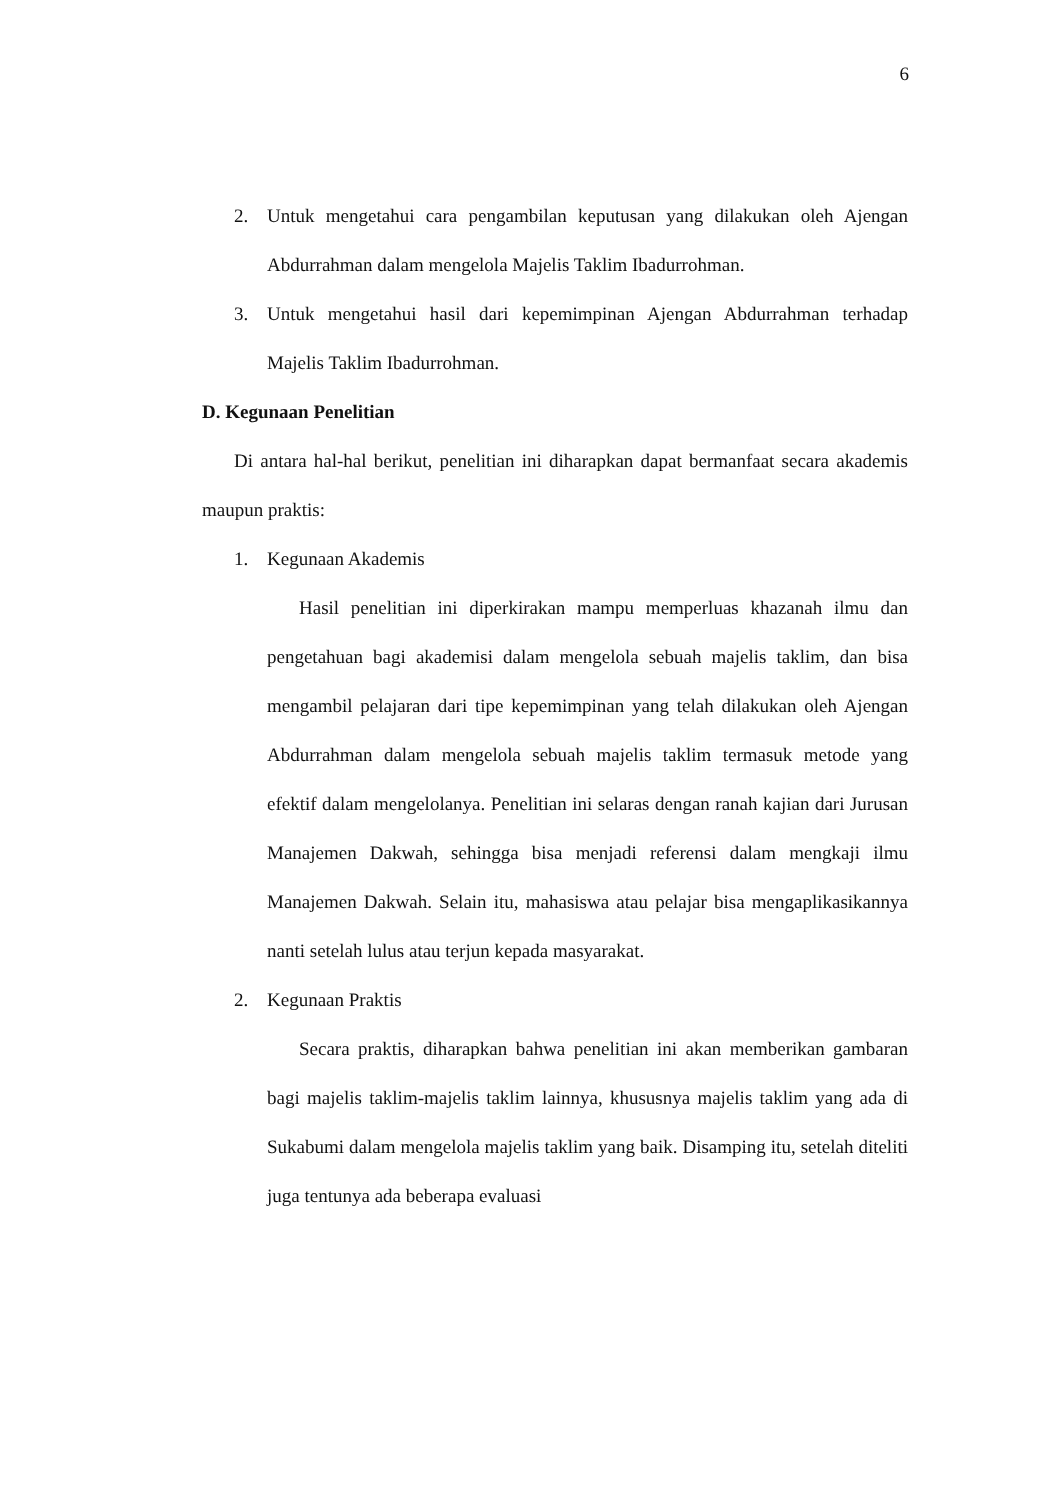6
2. Untuk mengetahui cara pengambilan keputusan yang dilakukan oleh Ajengan Abdurrahman dalam mengelola Majelis Taklim Ibadurrohman.
3. Untuk mengetahui hasil dari kepemimpinan Ajengan Abdurrahman terhadap Majelis Taklim Ibadurrohman.
D. Kegunaan Penelitian
Di antara hal-hal berikut, penelitian ini diharapkan dapat bermanfaat secara akademis maupun praktis:
1. Kegunaan Akademis
Hasil penelitian ini diperkirakan mampu memperluas khazanah ilmu dan pengetahuan bagi akademisi dalam mengelola sebuah majelis taklim, dan bisa mengambil pelajaran dari tipe kepemimpinan yang telah dilakukan oleh Ajengan Abdurrahman dalam mengelola sebuah majelis taklim termasuk metode yang efektif dalam mengelolanya. Penelitian ini selaras dengan ranah kajian dari Jurusan Manajemen Dakwah, sehingga bisa menjadi referensi dalam mengkaji ilmu Manajemen Dakwah. Selain itu, mahasiswa atau pelajar bisa mengaplikasikannya nanti setelah lulus atau terjun kepada masyarakat.
2. Kegunaan Praktis
Secara praktis, diharapkan bahwa penelitian ini akan memberikan gambaran bagi majelis taklim-majelis taklim lainnya, khususnya majelis taklim yang ada di Sukabumi dalam mengelola majelis taklim yang baik. Disamping itu, setelah diteliti juga tentunya ada beberapa evaluasi